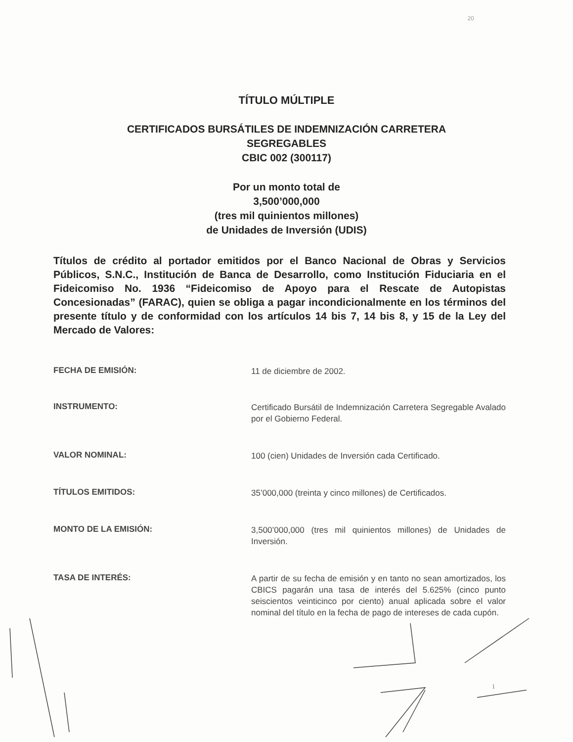20
TÍTULO MÚLTIPLE
CERTIFICADOS BURSÁTILES DE INDEMNIZACIÓN CARRETERA
SEGREGABLES
CBIC 002 (300117)
Por un monto total de
3,500’000,000
(tres mil quinientos millones)
de Unidades de Inversión (UDIS)
Títulos de crédito al portador emitidos por el Banco Nacional de Obras y Servicios Públicos, S.N.C., Institución de Banca de Desarrollo, como Institución Fiduciaria en el Fideicomiso No. 1936 “Fideicomiso de Apoyo para el Rescate de Autopistas Concesionadas” (FARAC), quien se obliga a pagar incondicionalmente en los términos del presente título y de conformidad con los artículos 14 bis 7, 14 bis 8, y 15 de la Ley del Mercado de Valores:
FECHA DE EMISIÓN:
11 de diciembre de 2002.
INSTRUMENTO:
Certificado Bursátil de Indemnización Carretera Segregable Avalado por el Gobierno Federal.
VALOR NOMINAL:
100 (cien) Unidades de Inversión cada Certificado.
TÍTULOS EMITIDOS:
35’000,000 (treinta y cinco millones) de Certificados.
MONTO DE LA EMISIÓN:
3,500’000,000 (tres mil quinientos millones) de Unidades de Inversión.
TASA DE INTERÉS:
A partir de su fecha de emisión y en tanto no sean amortizados, los CBICS pagarán una tasa de interés del 5.625% (cinco punto seiscientos veinticinco por ciento) anual aplicada sobre el valor nominal del título en la fecha de pago de intereses de cada cupón.
1